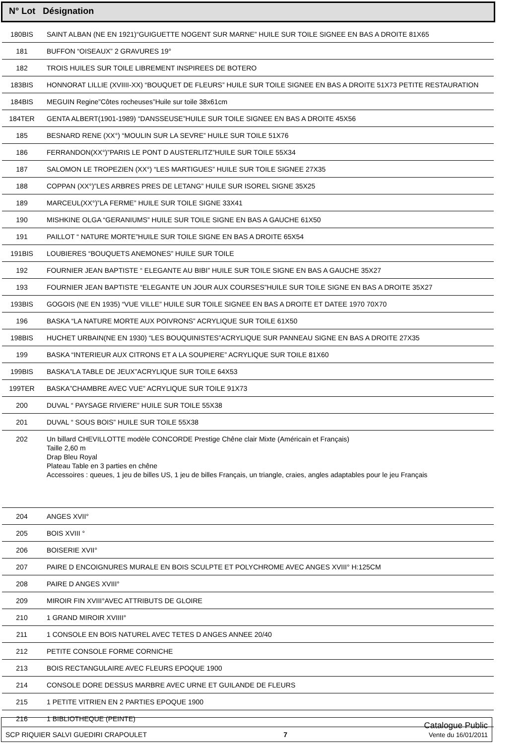N° Lot Désignation
| 180BIS | SAINT ALBAN (NE EN 1921)“GUIGUETTE NOGENT SUR MARNE” HUILE SUR TOILE SIGNEE EN BAS A DROITE 81X65 |
| 181 | BUFFON “OISEAUX” 2 GRAVURES 19° |
| 182 | TROIS HUILES SUR TOILE LIBREMENT INSPIREES DE BOTERO |
| 183BIS | HONNORAT LILLIE (XVIIII-XX) “BOUQUET DE FLEURS” HUILE SUR TOILE SIGNEE EN BAS A DROITE 51X73 PETITE RESTAURATION |
| 184BIS | MEGUIN Regine”Côtes rocheuses”Huile sur toile 38x61cm |
| 184TER | GENTA ALBERT(1901-1989) “DANSSEUSE”HUILE SUR TOILE SIGNEE EN BAS A DROITE 45X56 |
| 185 | BESNARD RENE (XX°) “MOULIN SUR LA SEVRE” HUILE SUR TOILE 51X76 |
| 186 | FERRANDON(XX°)”PARIS LE PONT D AUSTERLITZ”HUILE SUR TOILE 55X34 |
| 187 | SALOMON LE TROPEZIEN (XX°) “LES MARTIGUES” HUILE SUR TOILE SIGNEE 27X35 |
| 188 | COPPAN (XX°)”LES ARBRES PRES DE LETANG” HUILE SUR ISOREL SIGNE 35X25 |
| 189 | MARCEUL(XX°)”LA FERME” HUILE SUR TOILE SIGNE 33X41 |
| 190 | MISHKINE OLGA “GERANIUMS” HUILE SUR TOILE SIGNE EN BAS A GAUCHE 61X50 |
| 191 | PAILLOT “ NATURE MORTE”HUILE SUR TOILE SIGNE EN BAS A DROITE 65X54 |
| 191BIS | LOUBIERES “BOUQUETS ANEMONES” HUILE SUR TOILE |
| 192 | FOURNIER JEAN BAPTISTE “ ELEGANTE AU BIBI” HUILE SUR TOILE SIGNE EN BAS A GAUCHE 35X27 |
| 193 | FOURNIER JEAN BAPTISTE “ELEGANTE UN JOUR AUX COURSES”HUILE SUR TOILE SIGNE EN BAS A DROITE 35X27 |
| 193BIS | GOGOIS (NE EN 1935) “VUE VILLE” HUILE SUR TOILE SIGNEE EN BAS A DROITE ET DATEE 1970 70X70 |
| 196 | BASKA “LA NATURE MORTE AUX POIVRONS” ACRYLIQUE SUR TOILE 61X50 |
| 198BIS | HUCHET URBAIN(NE EN 1930) “LES BOUQUINISTES”ACRYLIQUE SUR PANNEAU SIGNE EN BAS A DROITE 27X35 |
| 199 | BASKA “INTERIEUR AUX CITRONS ET A LA SOUPIERE” ACRYLIQUE SUR TOILE 81X60 |
| 199BIS | BASKA”LA TABLE DE JEUX”ACRYLIQUE SUR TOILE 64X53 |
| 199TER | BASKA”CHAMBRE AVEC VUE” ACRYLIQUE SUR TOILE 91X73 |
| 200 | DUVAL “ PAYSAGE RIVIERE” HUILE SUR TOILE 55X38 |
| 201 | DUVAL “ SOUS BOIS” HUILE SUR TOILE 55X38 |
| 202 | Un billard CHEVILLOTTE modèle CONCORDE Prestige Chêne clair Mixte (Américain et Français) Taille 2,60 m Drap Bleu Royal Plateau Table en 3 parties en chêne Accessoires : queues, 1 jeu de billes US, 1 jeu de billes Français, un triangle, craies, angles adaptables pour le jeu Français |
| 204 | ANGES XVII° |
| 205 | BOIS XVIII ° |
| 206 | BOISERIE XVII° |
| 207 | PAIRE D ENCOIGNURES MURALE EN BOIS SCULPTE ET POLYCHROME AVEC ANGES XVIII° H:125CM |
| 208 | PAIRE D ANGES XVIII° |
| 209 | MIROIR FIN XVIII°AVEC ATTRIBUTS DE GLOIRE |
| 210 | 1 GRAND MIROIR XVIIII° |
| 211 | 1 CONSOLE EN BOIS NATUREL AVEC TETES D ANGES ANNEE 20/40 |
| 212 | PETITE CONSOLE FORME CORNICHE |
| 213 | BOIS RECTANGULAIRE AVEC FLEURS EPOQUE 1900 |
| 214 | CONSOLE DORE DESSUS MARBRE AVEC URNE ET GUILANDE DE FLEURS |
| 215 | 1 PETITE VITRIEN EN 2 PARTIES EPOQUE 1900 |
| 216 | 1 BIBLIOTHEQUE (PEINTE) |
SCP RIQUIER SALVI GUEDIRI CRAPOULET 7 Catalogue Public
Vente du 16/01/2011